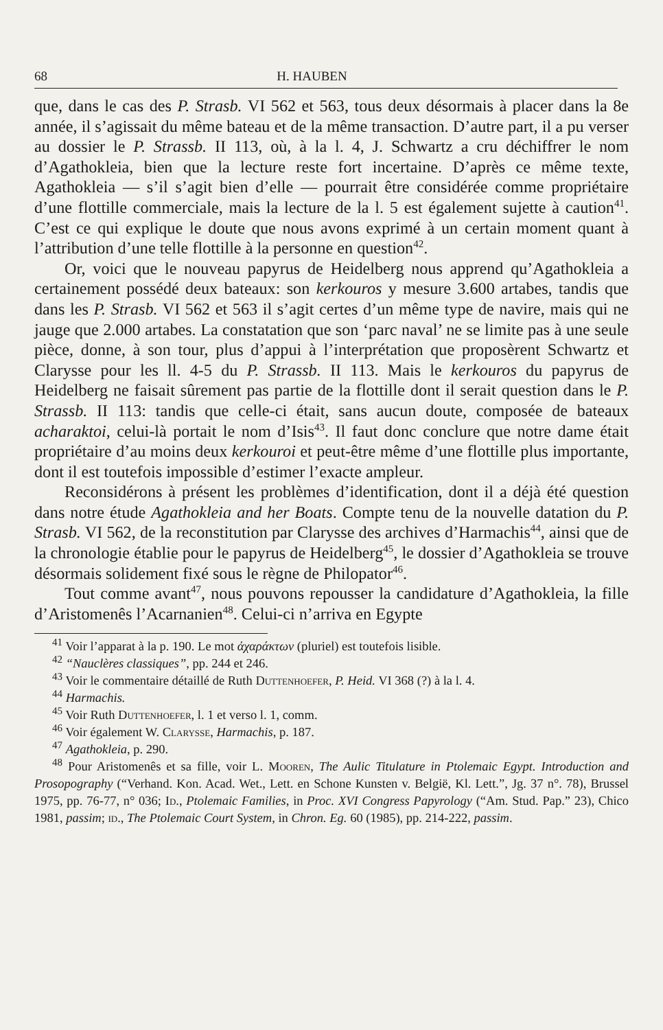68 H. HAUBEN
que, dans le cas des P. Strasb. VI 562 et 563, tous deux désormais à placer dans la 8e année, il s’agissait du même bateau et de la même transaction. D’autre part, il a pu verser au dossier le P. Strassb. II 113, où, à la l. 4, J. Schwartz a cru déchiffrer le nom d’Agathokleia, bien que la lecture reste fort incertaine. D’après ce même texte, Agathokleia — s’il s’agit bien d’elle — pourrait être considérée comme propriétaire d’une flottille commerciale, mais la lecture de la l. 5 est également sujette à caution<sup>41</sup>. C’est ce qui explique le doute que nous avons exprimé à un certain moment quant à l’attribution d’une telle flottille à la personne en question<sup>42</sup>.
Or, voici que le nouveau papyrus de Heidelberg nous apprend qu’Agathokleia a certainement possédé deux bateaux: son kerkouros y mesure 3.600 artabes, tandis que dans les P. Strasb. VI 562 et 563 il s’agit certes d’un même type de navire, mais qui ne jauge que 2.000 artabes. La constatation que son ‘parc naval’ ne se limite pas à une seule pièce, donne, à son tour, plus d’appui à l’interprétation que proposèrent Schwartz et Clarysse pour les ll. 4-5 du P. Strassb. II 113. Mais le kerkouros du papyrus de Heidelberg ne faisait sûrement pas partie de la flottille dont il serait question dans le P. Strassb. II 113: tandis que celle-ci était, sans aucun doute, composée de bateaux acharaktoi, celui-là portait le nom d’Isis<sup>43</sup>. Il faut donc conclure que notre dame était propriétaire d’au moins deux kerkouroi et peut-être même d’une flottille plus importante, dont il est toutefois impossible d’estimer l’exacte ampleur.
Reconsidérons à présent les problèmes d’identification, dont il a déjà été question dans notre étude Agathokleia and her Boats. Compte tenu de la nouvelle datation du P. Strasb. VI 562, de la reconstitution par Clarysse des archives d’Harmachis<sup>44</sup>, ainsi que de la chronologie établie pour le papyrus de Heidelberg<sup>45</sup>, le dossier d’Agathokleia se trouve désormais solidement fixé sous le règne de Philopator<sup>46</sup>.
Tout comme avant<sup>47</sup>, nous pouvons repousser la candidature d’Agathokleia, la fille d’Aristomenês l’Acarnanien<sup>48</sup>. Celui-ci n’arriva en Egypte
<sup>41</sup> Voir l’apparat à la p. 190. Le mot ἀχαράκτων (pluriel) est toutefois lisible.
<sup>42</sup> “Nauclères classiques”, pp. 244 et 246.
<sup>43</sup> Voir le commentaire détaillé de Ruth Duttenhoefer, P. Heid. VI 368 (?) à la l. 4.
<sup>44</sup> Harmachis.
<sup>45</sup> Voir Ruth Duttenhoefer, l. 1 et verso l. 1, comm.
<sup>46</sup> Voir également W. Clarysse, Harmachis, p. 187.
<sup>47</sup> Agathokleia, p. 290.
<sup>48</sup> Pour Aristomenês et sa fille, voir L. Mooren, The Aulic Titulature in Ptolemaic Egypt. Introduction and Prosopography (“Verhand. Kon. Acad. Wet., Lett. en Schone Kunsten v. België, Kl. Lett.”, Jg. 37 n°. 78), Brussel 1975, pp. 76-77, n° 036; Id., Ptolemaic Families, in Proc. XVI Congress Papyrology (“Am. Stud. Pap.” 23), Chico 1981, passim; id., The Ptolemaic Court System, in Chron. Eg. 60 (1985), pp. 214-222, passim.